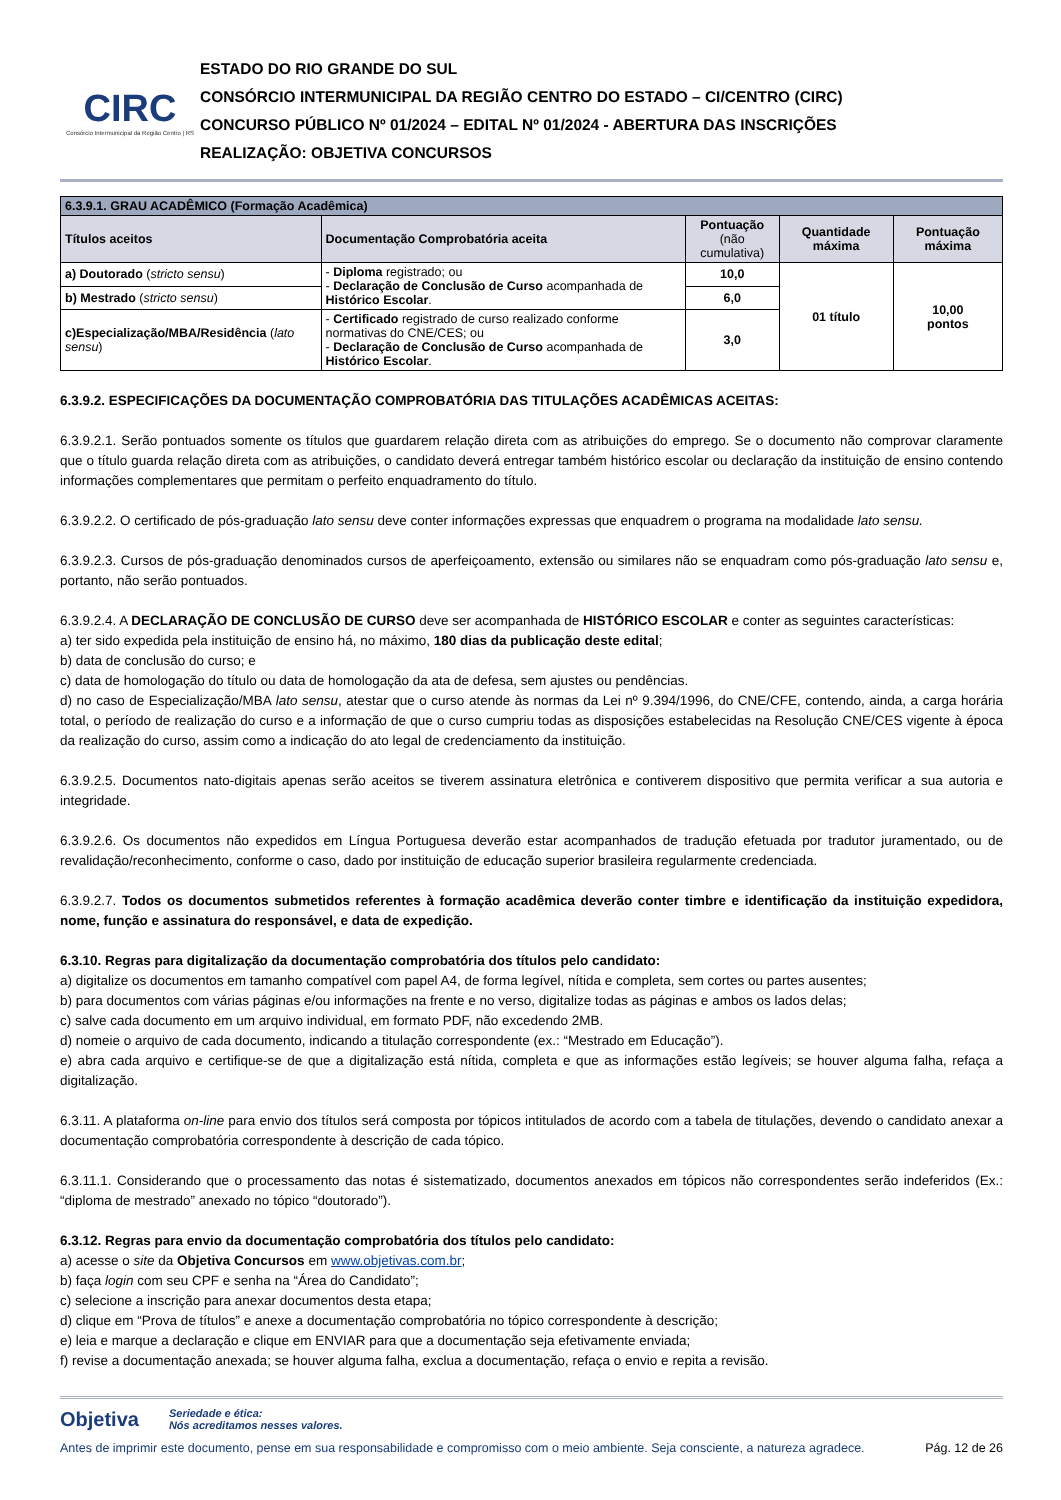CIRC
Consórcio Intermunicipal da Região Centro | RS
ESTADO DO RIO GRANDE DO SUL
CONSÓRCIO INTERMUNICIPAL DA REGIÃO CENTRO DO ESTADO – CI/CENTRO (CIRC)
CONCURSO PÚBLICO Nº 01/2024 – EDITAL Nº 01/2024 - ABERTURA DAS INSCRIÇÕES
REALIZAÇÃO: OBJETIVA CONCURSOS
| 6.3.9.1. GRAU ACADÊMICO (Formação Acadêmica) | | | | |
| --- | --- | --- | --- | --- |
| Títulos aceitos | Documentação Comprobatória aceita | Pontuação (não cumulativa) | Quantidade máxima | Pontuação máxima |
| a) Doutorado ( stricto sensu ) | - Diploma registrado; ou - Declaração de Conclusão de Curso acompanhada de Histórico Escolar . | 10,0 | 01 título | 10,00 pontos |
| b) Mestrado ( stricto sensu ) | | 6,0 | | |
| c)Especialização/MBA/Residência ( lato sensu ) | - Certificado registrado de curso realizado conforme normativas do CNE/CES; ou - Declaração de Conclusão de Curso acompanhada de Histórico Escolar . | 3,0 | | |
6.3.9.2. ESPECIFICAÇÕES DA DOCUMENTAÇÃO COMPROBATÓRIA DAS TITULAÇÕES ACADÊMICAS ACEITAS:
6.3.9.2.1. Serão pontuados somente os títulos que guardarem relação direta com as atribuições do emprego. Se o documento não comprovar claramente que o título guarda relação direta com as atribuições, o candidato deverá entregar também histórico escolar ou declaração da instituição de ensino contendo informações complementares que permitam o perfeito enquadramento do título.
6.3.9.2.2. O certificado de pós-graduação lato sensu deve conter informações expressas que enquadrem o programa na modalidade lato sensu.
6.3.9.2.3. Cursos de pós-graduação denominados cursos de aperfeiçoamento, extensão ou similares não se enquadram como pós-graduação lato sensu e, portanto, não serão pontuados.
6.3.9.2.4. A DECLARAÇÃO DE CONCLUSÃO DE CURSO deve ser acompanhada de HISTÓRICO ESCOLAR e conter as seguintes características:
a) ter sido expedida pela instituição de ensino há, no máximo, 180 dias da publicação deste edital;
b) data de conclusão do curso; e
c) data de homologação do título ou data de homologação da ata de defesa, sem ajustes ou pendências.
d) no caso de Especialização/MBA lato sensu, atestar que o curso atende às normas da Lei nº 9.394/1996, do CNE/CFE, contendo, ainda, a carga horária total, o período de realização do curso e a informação de que o curso cumpriu todas as disposições estabelecidas na Resolução CNE/CES vigente à época da realização do curso, assim como a indicação do ato legal de credenciamento da instituição.
6.3.9.2.5. Documentos nato-digitais apenas serão aceitos se tiverem assinatura eletrônica e contiverem dispositivo que permita verificar a sua autoria e integridade.
6.3.9.2.6. Os documentos não expedidos em Língua Portuguesa deverão estar acompanhados de tradução efetuada por tradutor juramentado, ou de revalidação/reconhecimento, conforme o caso, dado por instituição de educação superior brasileira regularmente credenciada.
6.3.9.2.7. Todos os documentos submetidos referentes à formação acadêmica deverão conter timbre e identificação da instituição expedidora, nome, função e assinatura do responsável, e data de expedição.
6.3.10. Regras para digitalização da documentação comprobatória dos títulos pelo candidato:
a) digitalize os documentos em tamanho compatível com papel A4, de forma legível, nítida e completa, sem cortes ou partes ausentes;
b) para documentos com várias páginas e/ou informações na frente e no verso, digitalize todas as páginas e ambos os lados delas;
c) salve cada documento em um arquivo individual, em formato PDF, não excedendo 2MB.
d) nomeie o arquivo de cada documento, indicando a titulação correspondente (ex.: “Mestrado em Educação”).
e) abra cada arquivo e certifique-se de que a digitalização está nítida, completa e que as informações estão legíveis; se houver alguma falha, refaça a digitalização.
6.3.11. A plataforma on-line para envio dos títulos será composta por tópicos intitulados de acordo com a tabela de titulações, devendo o candidato anexar a documentação comprobatória correspondente à descrição de cada tópico.
6.3.11.1. Considerando que o processamento das notas é sistematizado, documentos anexados em tópicos não correspondentes serão indeferidos (Ex.: “diploma de mestrado” anexado no tópico “doutorado”).
6.3.12. Regras para envio da documentação comprobatória dos títulos pelo candidato:
a) acesse o site da Objetiva Concursos em www.objetivas.com.br;
b) faça login com seu CPF e senha na “Área do Candidato”;
c) selecione a inscrição para anexar documentos desta etapa;
d) clique em “Prova de títulos” e anexe a documentação comprobatória no tópico correspondente à descrição;
e) leia e marque a declaração e clique em ENVIAR para que a documentação seja efetivamente enviada;
f) revise a documentação anexada; se houver alguma falha, exclua a documentação, refaça o envio e repita a revisão.
Objetiva Seriedade e ética:
Nós acreditamos nesses valores.
Antes de imprimir este documento, pense em sua responsabilidade e compromisso com o meio ambiente. Seja consciente, a natureza agradece. Pág. 12 de 26